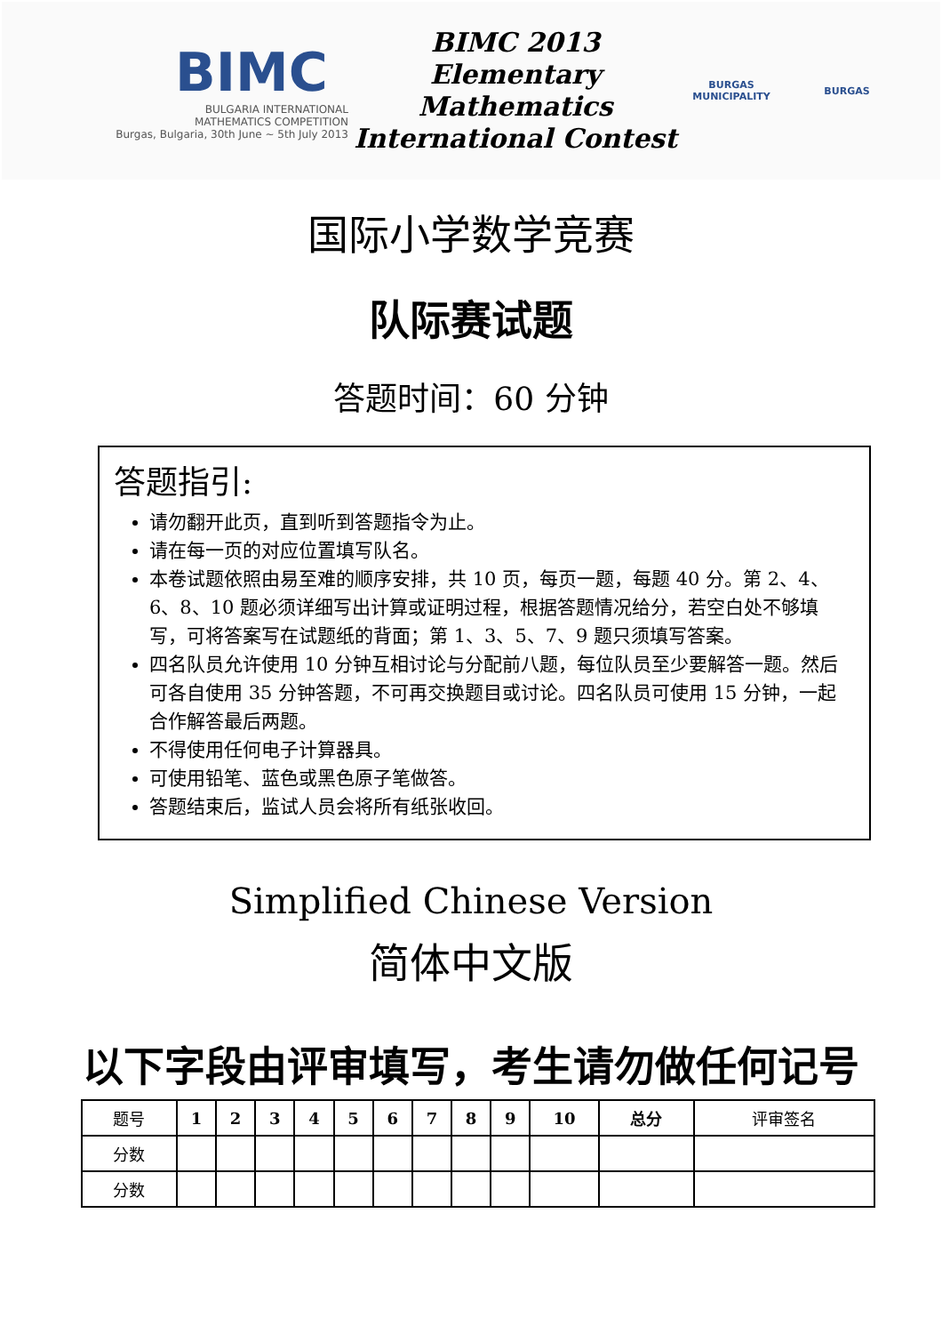BIMC
BULGARIA INTERNATIONAL
MATHEMATICS COMPETITION
Burgas, Bulgaria, 30th June ~ 5th July 2013
BIMC 2013
Elementary Mathematics
International Contest
BURGAS
MUNICIPALITY
BURGAS
国际小学数学竞赛
队际赛试题
答题时间：60 分钟
答题指引:
请勿翻开此页，直到听到答题指令为止。
请在每一页的对应位置填写队名。
本卷试题依照由易至难的顺序安排，共 10 页，每页一题，每题 40 分。第 2、4、6、8、10 题必须详细写出计算或证明过程，根据答题情况给分，若空白处不够填写，可将答案写在试题纸的背面；第 1、3、5、7、9 题只须填写答案。
四名队员允许使用 10 分钟互相讨论与分配前八题，每位队员至少要解答一题。然后可各自使用 35 分钟答题，不可再交换题目或讨论。四名队员可使用 15 分钟，一起合作解答最后两题。
不得使用任何电子计算器具。
可使用铅笔、蓝色或黑色原子笔做答。
答题结束后，监试人员会将所有纸张收回。
Simplified Chinese Version
简体中文版
以下字段由评审填写，考生请勿做任何记号
| 题号 | 1 | 2 | 3 | 4 | 5 | 6 | 7 | 8 | 9 | 10 | 总分 | 评审签名 |
| 分数 | | | | | | | | | | | | |
| 分数 | | | | | | | | | | | | |